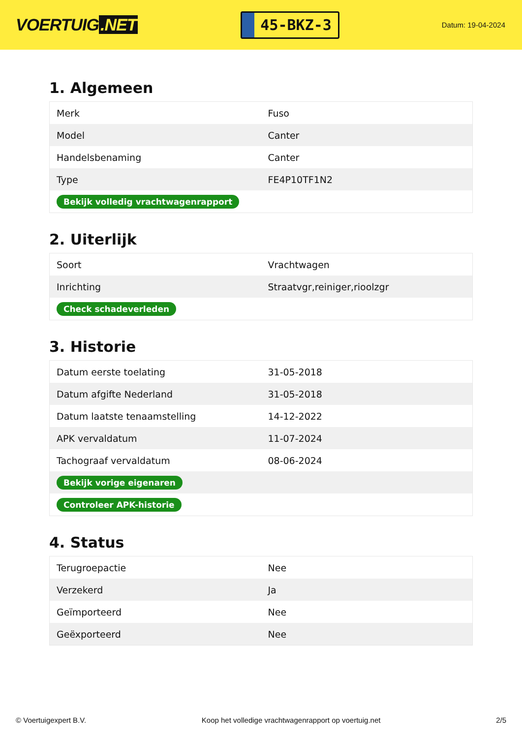VOERTUIG.NET
45-BKZ-3
Datum: 19-04-2024
1. Algemeen
| Merk | Fuso |
| Model | Canter |
| Handelsbenaming | Canter |
| Type | FE4P10TF1N2 |
| Bekijk volledig vrachtwagenrapport | |
2. Uiterlijk
| Soort | Vrachtwagen |
| Inrichting | Straatvgr,reiniger,rioolzgr |
| Check schadeverleden | |
3. Historie
| Datum eerste toelating | 31-05-2018 |
| Datum afgifte Nederland | 31-05-2018 |
| Datum laatste tenaamstelling | 14-12-2022 |
| APK vervaldatum | 11-07-2024 |
| Tachograaf vervaldatum | 08-06-2024 |
| Bekijk vorige eigenaren | |
| Controleer APK-historie | |
4. Status
| Terugroepactie | Nee |
| Verzekerd | Ja |
| Geïmporteerd | Nee |
| Geëxporteerd | Nee |
© Voertuigexpert B.V. Koop het volledige vrachtwagenrapport op voertuig.net 2/5